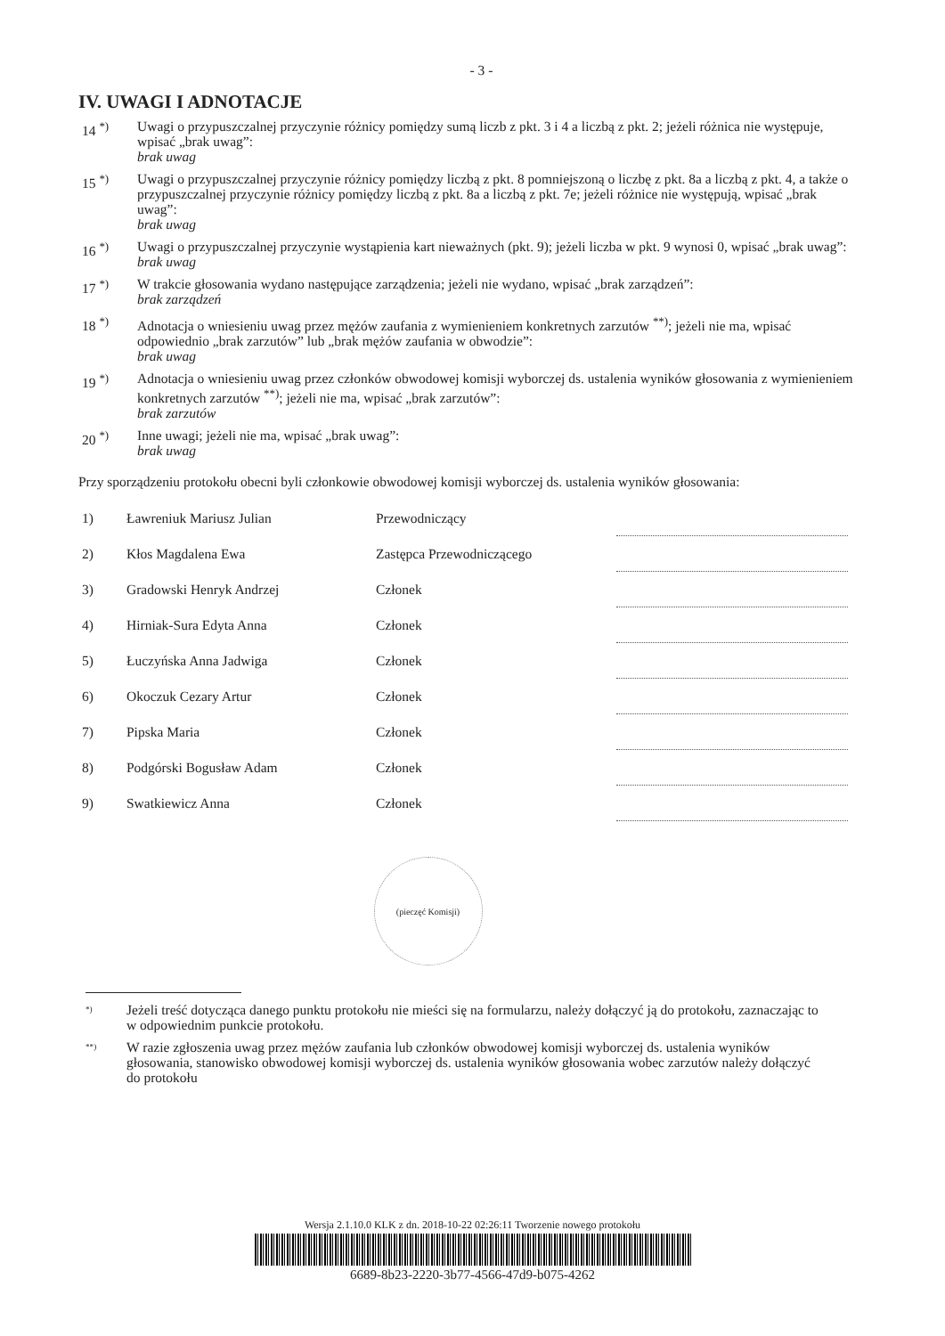- 3 -
IV. UWAGI I ADNOTACJE
14 <sup>*)</sup> Uwagi o przypuszczalnej przyczynie różnicy pomiędzy sumą liczb z pkt. 3 i 4 a liczbą z pkt. 2; jeżeli różnica nie występuje, wpisać „brak uwag”:
brak uwag
15 <sup>*)</sup> Uwagi o przypuszczalnej przyczynie różnicy pomiędzy liczbą z pkt. 8 pomniejszoną o liczbę z pkt. 8a a liczbą z pkt. 4, a także o przypuszczalnej przyczynie różnicy pomiędzy liczbą z pkt. 8a a liczbą z pkt. 7e; jeżeli różnice nie występują, wpisać „brak uwag”:
brak uwag
16 <sup>*)</sup> Uwagi o przypuszczalnej przyczynie wystąpienia kart nieważnych (pkt. 9); jeżeli liczba w pkt. 9 wynosi 0, wpisać „brak uwag”:
brak uwag
17 <sup>*)</sup> W trakcie głosowania wydano następujące zarządzenia; jeżeli nie wydano, wpisać „brak zarządzeń”:
brak zarządzeń
18 <sup>*)</sup> Adnotacja o wniesieniu uwag przez mężów zaufania z wymienieniem konkretnych zarzutów <sup>**)</sup>; jeżeli nie ma, wpisać odpowiednio „brak zarzutów” lub „brak mężów zaufania w obwodzie”:
brak uwag
19 <sup>*)</sup> Adnotacja o wniesieniu uwag przez członków obwodowej komisji wyborczej ds. ustalenia wyników głosowania z wymienieniem konkretnych zarzutów <sup>**)</sup>; jeżeli nie ma, wpisać „brak zarzutów”:
brak zarzutów
20 <sup>*)</sup> Inne uwagi; jeżeli nie ma, wpisać „brak uwag”:
brak uwag
Przy sporządzeniu protokołu obecni byli członkowie obwodowej komisji wyborczej ds. ustalenia wyników głosowania:
| 1) | Ławreniuk Mariusz Julian | Przewodniczący | |
| 2) | Kłos Magdalena Ewa | Zastępca Przewodniczącego | |
| 3) | Gradowski Henryk Andrzej | Członek | |
| 4) | Hirniak-Sura Edyta Anna | Członek | |
| 5) | Łuczyńska Anna Jadwiga | Członek | |
| 6) | Okoczuk Cezary Artur | Członek | |
| 7) | Pipska Maria | Członek | |
| 8) | Podgórski Bogusław Adam | Członek | |
| 9) | Swatkiewicz Anna | Członek | |
(pieczęć Komisji)
<sup>*)</sup>
Jeżeli treść dotycząca danego punktu protokołu nie mieści się na formularzu, należy dołączyć ją do protokołu, zaznaczając to w odpowiednim punkcie protokołu.
<sup>**)</sup>
W razie zgłoszenia uwag przez mężów zaufania lub członków obwodowej komisji wyborczej ds. ustalenia wyników głosowania, stanowisko obwodowej komisji wyborczej ds. ustalenia wyników głosowania wobec zarzutów należy dołączyć do protokołu
Wersja 2.1.10.0 KLK z dn. 2018-10-22 02:26:11 Tworzenie nowego protokołu
6689-8b23-2220-3b77-4566-47d9-b075-4262